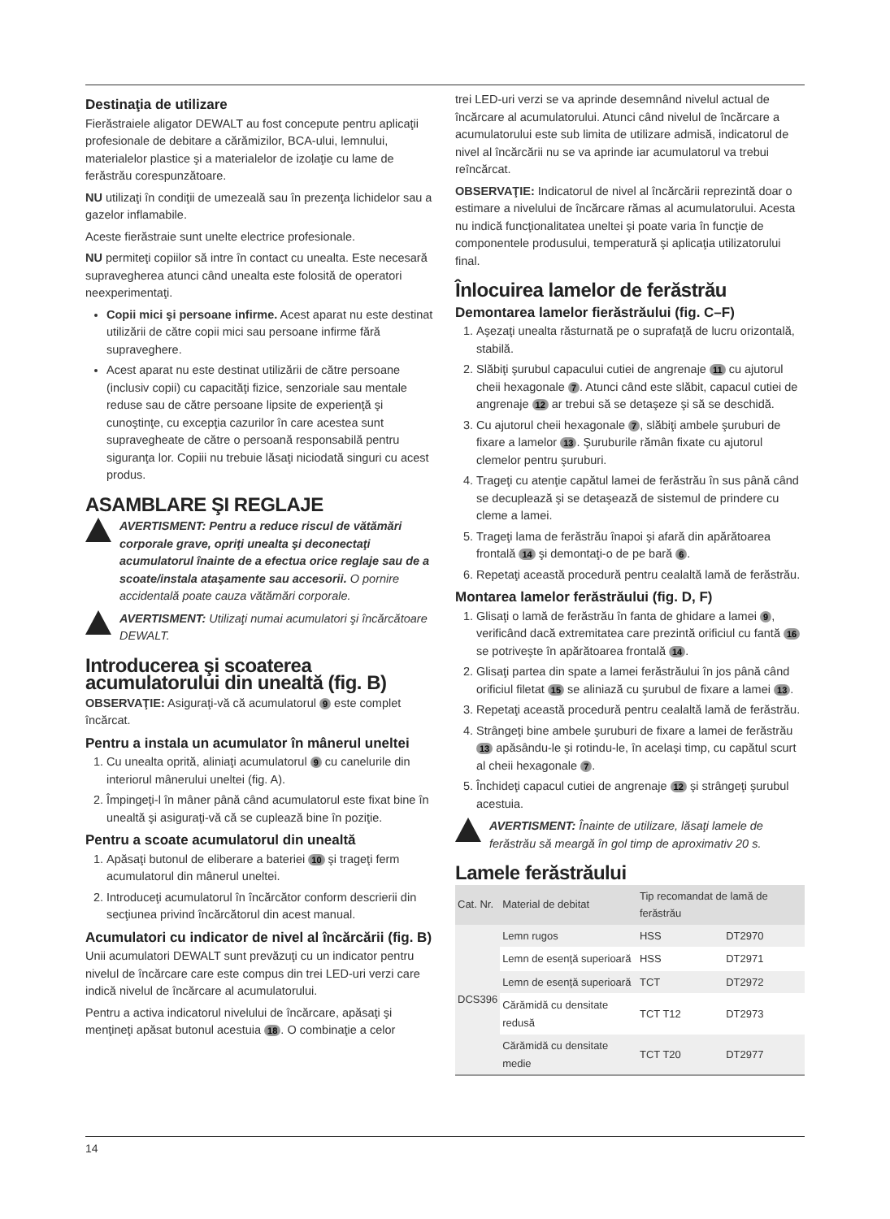Destinaţia de utilizare
Fierăstraiele aligator DEWALT au fost concepute pentru aplicaţii profesionale de debitare a cărămizilor, BCA-ului, lemnului, materialelor plastice şi a materialelor de izolaţie cu lame de ferăstrău corespunzătoare.
NU utilizaţi în condiţii de umezeală sau în prezenţa lichidelor sau a gazelor inflamabile.
Aceste fierăstraie sunt unelte electrice profesionale.
NU permiteţi copiilor să intre în contact cu unealta. Este necesară supravegherea atunci când unealta este folosită de operatori neexperimentaţi.
Copii mici şi persoane infirme. Acest aparat nu este destinat utilizării de către copii mici sau persoane infirme fără supraveghere.
Acest aparat nu este destinat utilizării de către persoane (inclusiv copii) cu capacităţi fizice, senzoriale sau mentale reduse sau de către persoane lipsite de experienţă şi cunoştinţe, cu excepţia cazurilor în care acestea sunt supravegheate de către o persoană responsabilă pentru siguranţa lor. Copiii nu trebuie lăsaţi niciodată singuri cu acest produs.
ASAMBLARE ŞI REGLAJE
AVERTISMENT: Pentru a reduce riscul de vătămări corporale grave, opriţi unealta şi deconectaţi acumulatorul înainte de a efectua orice reglaje sau de a scoate/instala ataşamente sau accesorii. O pornire accidentală poate cauza vătămări corporale.
AVERTISMENT: Utilizaţi numai acumulatori şi încărcătoare DEWALT.
Introducerea şi scoaterea acumulatorului din unealtă (fig. B)
OBSERVAŢIE: Asiguraţi-vă că acumulatorul 9 este complet încărcat.
Pentru a instala un acumulator în mânerul uneltei
1. Cu unealta oprită, aliniaţi acumulatorul 9 cu canelurile din interiorul mânerului uneltei (fig. A).
2. Împingeţi-l în mâner până când acumulatorul este fixat bine în unealtă şi asiguraţi-vă că se cuplează bine în poziţie.
Pentru a scoate acumulatorul din unealtă
1. Apăsaţi butonul de eliberare a bateriei 10 şi trageţi ferm acumulatorul din mânerul uneltei.
2. Introduceţi acumulatorul în încărcător conform descrierii din secţiunea privind încărcătorul din acest manual.
Acumulatori cu indicator de nivel al încărcării (fig. B)
Unii acumulatori DEWALT sunt prevăzuţi cu un indicator pentru nivelul de încărcare care este compus din trei LED-uri verzi care indică nivelul de încărcare al acumulatorului.
Pentru a activa indicatorul nivelului de încărcare, apăsaţi şi menţineţi apăsat butonul acestuia 18. O combinaţie a celor
trei LED-uri verzi se va aprinde desemnând nivelul actual de încărcare al acumulatorului. Atunci când nivelul de încărcare a acumulatorului este sub limita de utilizare admisă, indicatorul de nivel al încărcării nu se va aprinde iar acumulatorul va trebui reîncărcat.
OBSERVAŢIE: Indicatorul de nivel al încărcării reprezintă doar o estimare a nivelului de încărcare rămas al acumulatorului. Acesta nu indică funcţionalitatea uneltei şi poate varia în funcţie de componentele produsului, temperatură şi aplicaţia utilizatorului final.
Înlocuirea lamelor de ferăstrău
Demontarea lamelor fierăstrăului (fig. C–F)
1. Aşezaţi unealta răsturnată pe o suprafaţă de lucru orizontală, stabilă.
2. Slăbiţi şurubul capacului cutiei de angrenaje 11 cu ajutorul cheii hexagonale 7. Atunci când este slăbit, capacul cutiei de angrenaje 12 ar trebui să se detaşeze şi să se deschidă.
3. Cu ajutorul cheii hexagonale 7, slăbiţi ambele şuruburi de fixare a lamelor 13. Şuruburile rămân fixate cu ajutorul clemelor pentru şuruburi.
4. Trageţi cu atenţie capătul lamei de ferăstrău în sus până când se decuplează şi se detaşează de sistemul de prindere cu cleme a lamei.
5. Trageţi lama de ferăstrău înapoi şi afară din apărătoarea frontală 14 şi demontaţi-o de pe bară 6.
6. Repetaţi această procedură pentru cealaltă lamă de ferăstrău.
Montarea lamelor ferăstrăului (fig. D, F)
1. Glisaţi o lamă de ferăstrău în fanta de ghidare a lamei 9, verificând dacă extremitatea care prezintă orificiul cu fantă 16 se potriveşte în apărătoarea frontală 14.
2. Glisaţi partea din spate a lamei ferăstrăului în jos până când orificiul filetat 15 se aliniază cu şurubul de fixare a lamei 13.
3. Repetaţi această procedură pentru cealaltă lamă de ferăstrău.
4. Strângeţi bine ambele şuruburi de fixare a lamei de ferăstrău 13 apăsându-le şi rotindu-le, în acelaşi timp, cu capătul scurt al cheii hexagonale 7.
5. Închideţi capacul cutiei de angrenaje 12 şi strângeţi şurubul acestuia.
AVERTISMENT: Înainte de utilizare, lăsaţi lamele de ferăstrău să meargă în gol timp de aproximativ 20 s.
Lamele ferăstrăului
| Cat. Nr. | Material de debitat | Tip recomandat de lamă de ferăstrău | |
| --- | --- | --- | --- |
| DCS396 | Lemn rugos | HSS | DT2970 |
| | Lemn de esenţă superioară | HSS | DT2971 |
| | Lemn de esenţă superioară | TCT | DT2972 |
| | Cărămidă cu densitate redusă | TCT T12 | DT2973 |
| | Cărămidă cu densitate medie | TCT T20 | DT2977 |
14